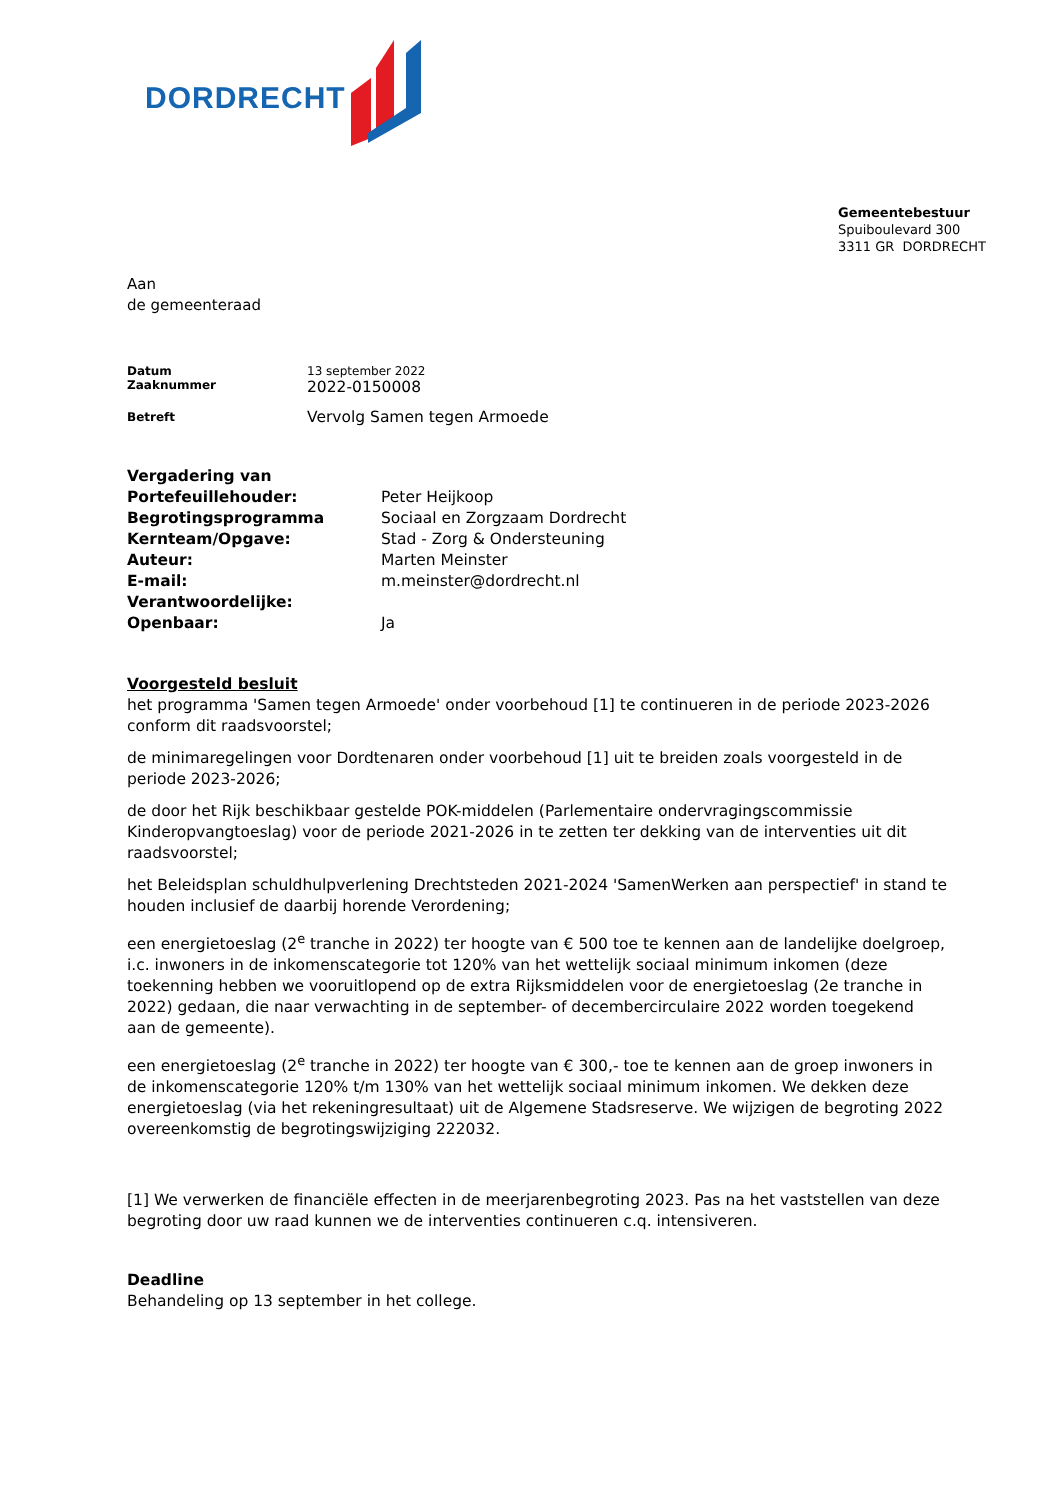DORDRECHT
Gemeentebestuur
Spuiboulevard 300
3311 GR DORDRECHT
Aan
de gemeenteraad
| Datum | 13 september 2022 |
| Zaaknummer | 2022-0150008 |
| Betreft | Vervolg Samen tegen Armoede |
| Vergadering van | |
| Portefeuillehouder: | Peter Heijkoop |
| Begrotingsprogramma | Sociaal en Zorgzaam Dordrecht |
| Kernteam/Opgave: | Stad - Zorg & Ondersteuning |
| Auteur: | Marten Meinster |
| E-mail: | m.meinster@dordrecht.nl |
| Verantwoordelijke: | |
| Openbaar: | Ja |
Voorgesteld besluit
het programma 'Samen tegen Armoede' onder voorbehoud [1] te continueren in de periode 2023-2026 conform dit raadsvoorstel;
de minimaregelingen voor Dordtenaren onder voorbehoud [1] uit te breiden zoals voorgesteld in de periode 2023-2026;
de door het Rijk beschikbaar gestelde POK-middelen (Parlementaire ondervragingscommissie Kinderopvangtoeslag) voor de periode 2021-2026 in te zetten ter dekking van de interventies uit dit raadsvoorstel;
het Beleidsplan schuldhulpverlening Drechtsteden 2021-2024 'SamenWerken aan perspectief' in stand te houden inclusief de daarbij horende Verordening;
een energietoeslag (2<sup>e</sup> tranche in 2022) ter hoogte van € 500 toe te kennen aan de landelijke doelgroep, i.c. inwoners in de inkomenscategorie tot 120% van het wettelijk sociaal minimum inkomen (deze toekenning hebben we vooruitlopend op de extra Rijksmiddelen voor de energietoeslag (2e tranche in 2022) gedaan, die naar verwachting in de september- of decembercirculaire 2022 worden toegekend aan de gemeente).
een energietoeslag (2<sup>e</sup> tranche in 2022) ter hoogte van € 300,- toe te kennen aan de groep inwoners in de inkomenscategorie 120% t/m 130% van het wettelijk sociaal minimum inkomen. We dekken deze energietoeslag (via het rekeningresultaat) uit de Algemene Stadsreserve. We wijzigen de begroting 2022 overeenkomstig de begrotingswijziging 222032.
[1] We verwerken de financiële effecten in de meerjarenbegroting 2023. Pas na het vaststellen van deze begroting door uw raad kunnen we de interventies continueren c.q. intensiveren.
Deadline
Behandeling op 13 september in het college.